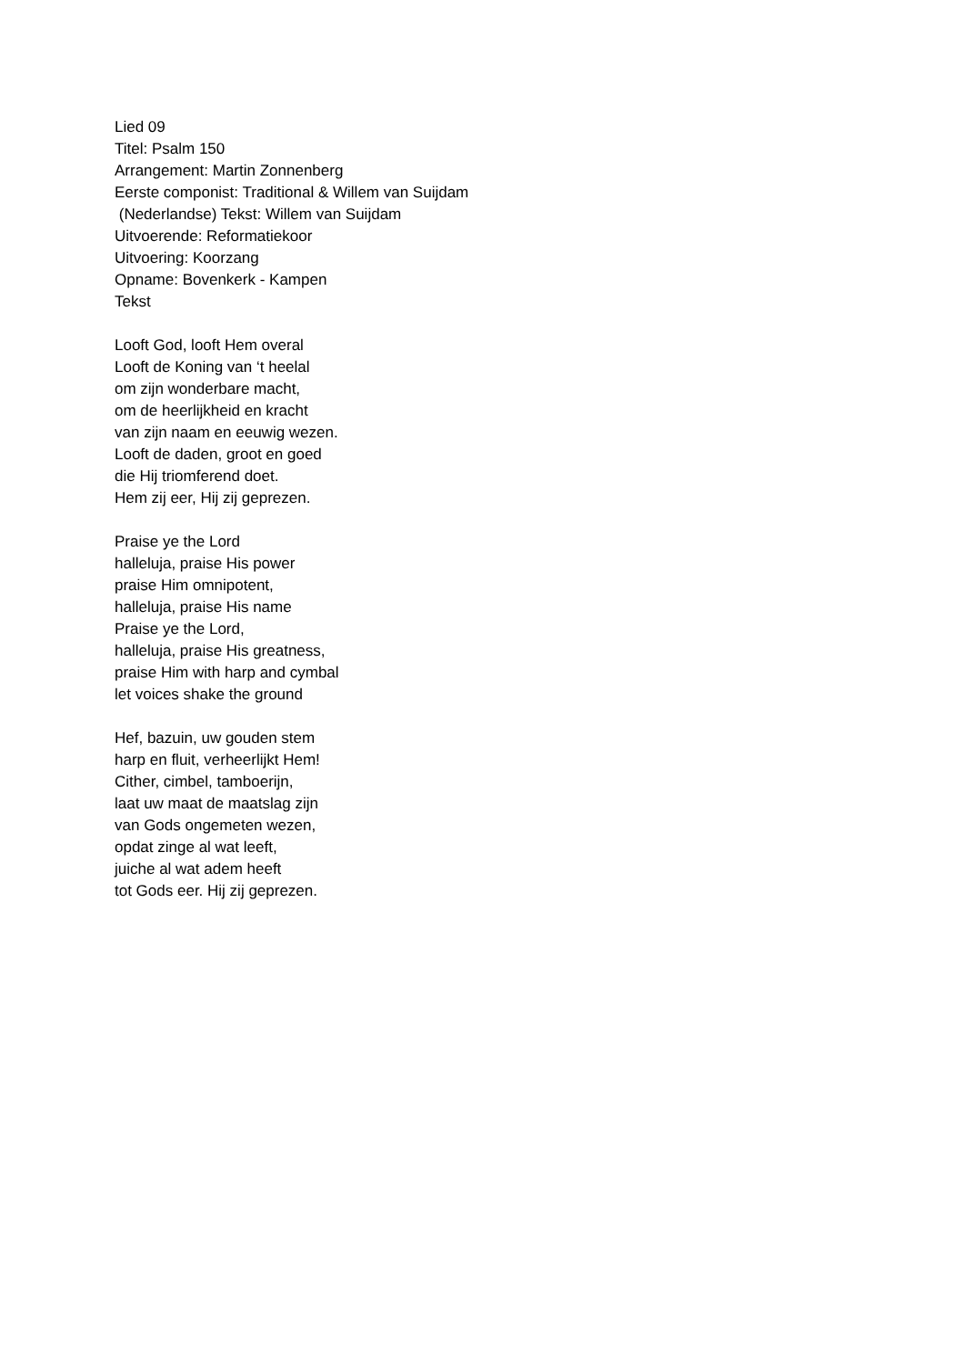Lied 09
Titel: Psalm 150
Arrangement: Martin Zonnenberg
Eerste componist: Traditional & Willem van Suijdam
(Nederlandse) Tekst: Willem van Suijdam
Uitvoerende: Reformatiekoor
Uitvoering: Koorzang
Opname: Bovenkerk - Kampen
Tekst
Looft God, looft Hem overal
Looft de Koning van ‘t heelal
om zijn wonderbare macht,
om de heerlijkheid en kracht
van zijn naam en eeuwig wezen.
Looft de daden, groot en goed
die Hij triomferend doet.
Hem zij eer, Hij zij geprezen.
Praise ye the Lord
halleluja, praise His power
praise Him omnipotent,
halleluja, praise His name
Praise ye the Lord,
halleluja, praise His greatness,
praise Him with harp and cymbal
let voices shake the ground
Hef, bazuin, uw gouden stem
harp en fluit, verheerlijkt Hem!
Cither, cimbel, tamboerijn,
laat uw maat de maatslag zijn
van Gods ongemeten wezen,
opdat zinge al wat leeft,
juiche al wat adem heeft
tot Gods eer. Hij zij geprezen.